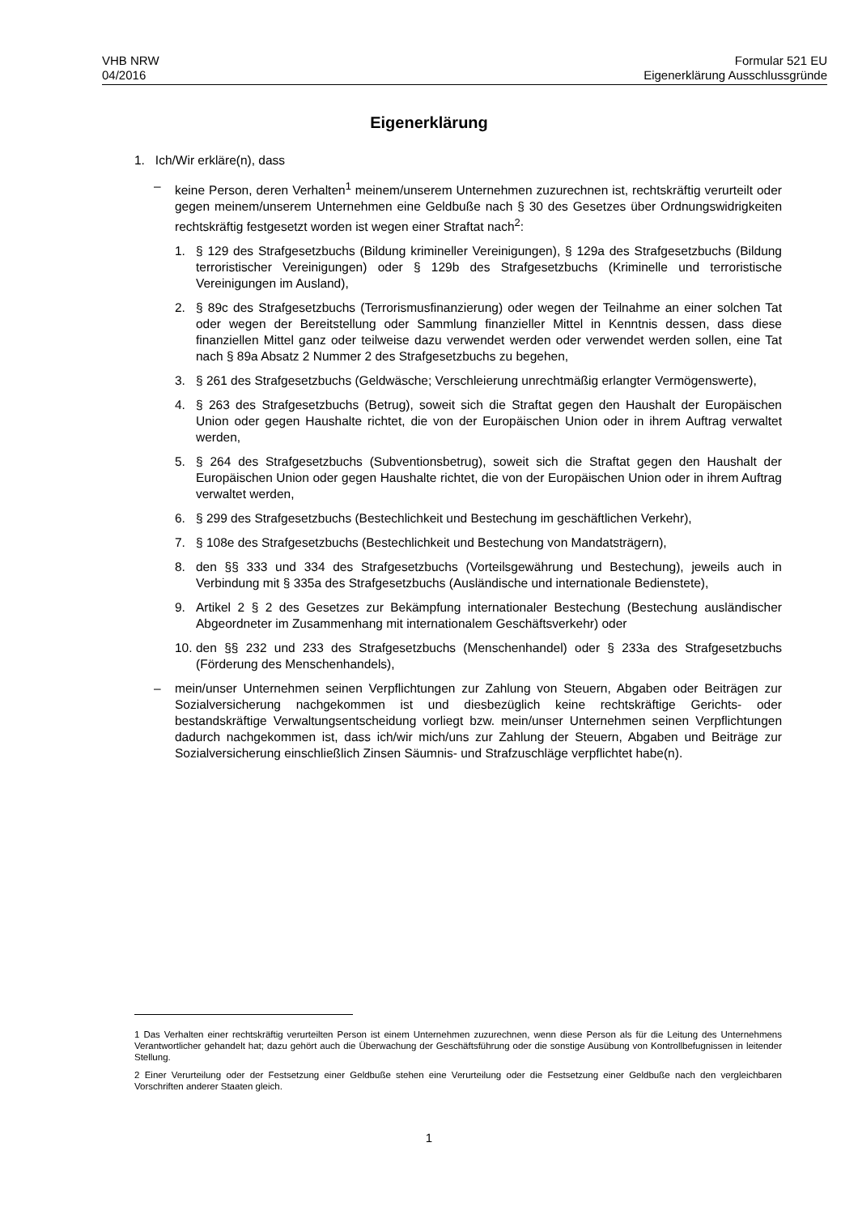VHB NRW
04/2016
Formular 521 EU
Eigenerklärung Ausschlussgründe
Eigenerklärung
1. Ich/Wir erkläre(n), dass
– keine Person, deren Verhalten<sup>1</sup> meinem/unserem Unternehmen zuzurechnen ist, rechtskräftig verurteilt oder gegen meinem/unserem Unternehmen eine Geldbuße nach § 30 des Gesetzes über Ordnungswidrigkeiten rechtskräftig festgesetzt worden ist wegen einer Straftat nach<sup>2</sup>:
1. § 129 des Strafgesetzbuchs (Bildung krimineller Vereinigungen), § 129a des Strafgesetzbuchs (Bildung terroristischer Vereinigungen) oder § 129b des Strafgesetzbuchs (Kriminelle und terroristische Vereinigungen im Ausland),
2. § 89c des Strafgesetzbuchs (Terrorismusfinanzierung) oder wegen der Teilnahme an einer solchen Tat oder wegen der Bereitstellung oder Sammlung finanzieller Mittel in Kenntnis dessen, dass diese finanziellen Mittel ganz oder teilweise dazu verwendet werden oder verwendet werden sollen, eine Tat nach § 89a Absatz 2 Nummer 2 des Strafgesetzbuchs zu begehen,
3. § 261 des Strafgesetzbuchs (Geldwäsche; Verschleierung unrechtmäßig erlangter Vermögenswerte),
4. § 263 des Strafgesetzbuchs (Betrug), soweit sich die Straftat gegen den Haushalt der Europäischen Union oder gegen Haushalte richtet, die von der Europäischen Union oder in ihrem Auftrag verwaltet werden,
5. § 264 des Strafgesetzbuchs (Subventionsbetrug), soweit sich die Straftat gegen den Haushalt der Europäischen Union oder gegen Haushalte richtet, die von der Europäischen Union oder in ihrem Auftrag verwaltet werden,
6. § 299 des Strafgesetzbuchs (Bestechlichkeit und Bestechung im geschäftlichen Verkehr),
7. § 108e des Strafgesetzbuchs (Bestechlichkeit und Bestechung von Mandatsträgern),
8. den §§ 333 und 334 des Strafgesetzbuchs (Vorteilsgewährung und Bestechung), jeweils auch in Verbindung mit § 335a des Strafgesetzbuchs (Ausländische und internationale Bedienstete),
9. Artikel 2 § 2 des Gesetzes zur Bekämpfung internationaler Bestechung (Bestechung ausländischer Abgeordneter im Zusammenhang mit internationalem Geschäftsverkehr) oder
10. den §§ 232 und 233 des Strafgesetzbuchs (Menschenhandel) oder § 233a des Strafgesetzbuchs (Förderung des Menschenhandels),
– mein/unser Unternehmen seinen Verpflichtungen zur Zahlung von Steuern, Abgaben oder Beiträgen zur Sozialversicherung nachgekommen ist und diesbezüglich keine rechtskräftige Gerichts- oder bestandskräftige Verwaltungsentscheidung vorliegt bzw. mein/unser Unternehmen seinen Verpflichtungen dadurch nachgekommen ist, dass ich/wir mich/uns zur Zahlung der Steuern, Abgaben und Beiträge zur Sozialversicherung einschließlich Zinsen Säumnis- und Strafzuschläge verpflichtet habe(n).
1 Das Verhalten einer rechtskräftig verurteilten Person ist einem Unternehmen zuzurechnen, wenn diese Person als für die Leitung des Unternehmens Verantwortlicher gehandelt hat; dazu gehört auch die Überwachung der Geschäftsführung oder die sonstige Ausübung von Kontrollbefugnissen in leitender Stellung.
2 Einer Verurteilung oder der Festsetzung einer Geldbuße stehen eine Verurteilung oder die Festsetzung einer Geldbuße nach den vergleichbaren Vorschriften anderer Staaten gleich.
1